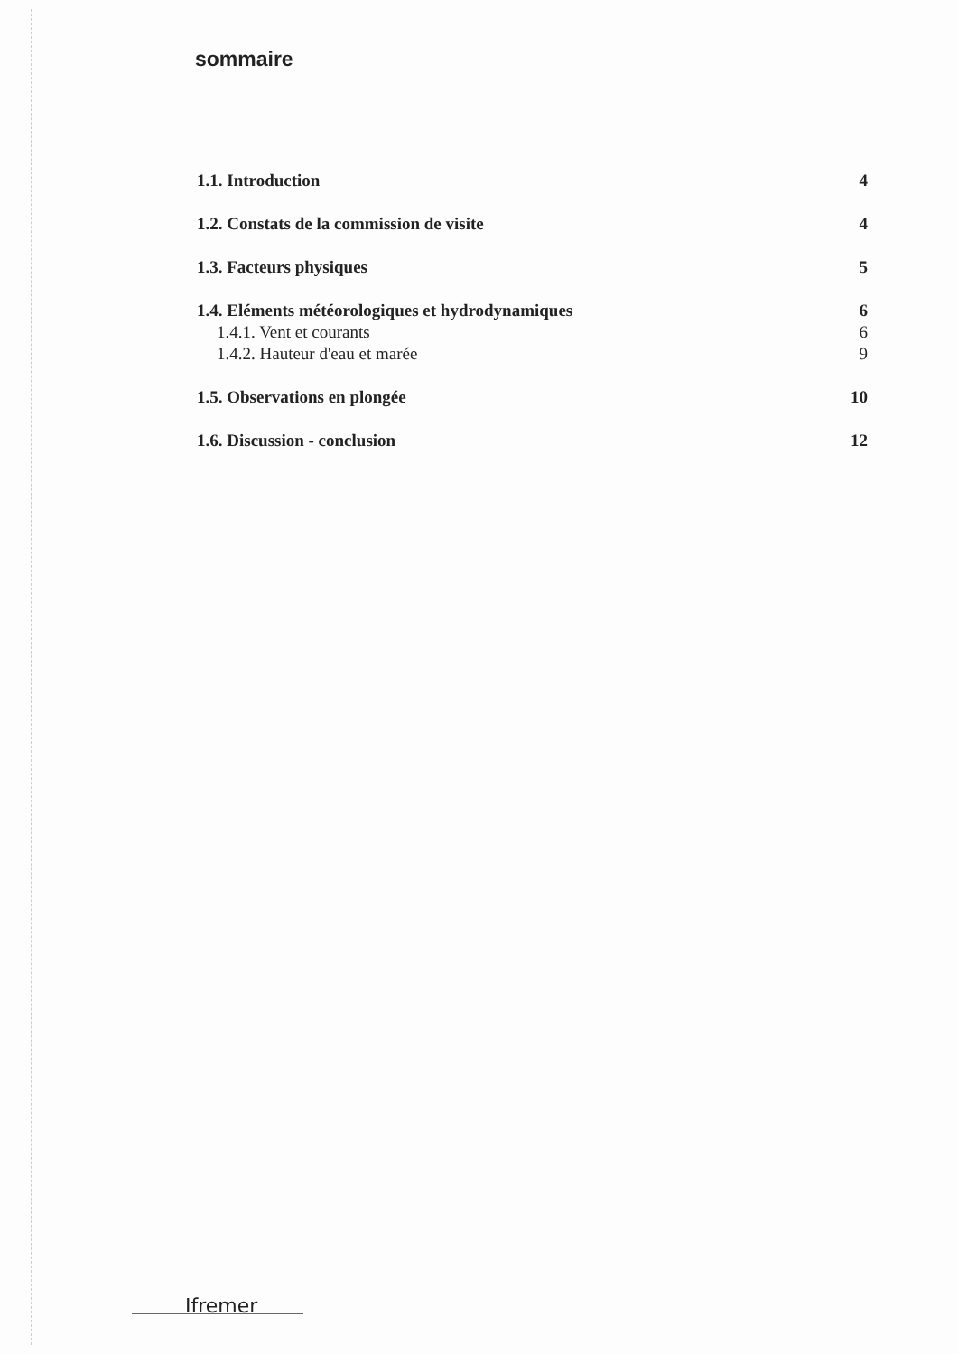sommaire
1.1. Introduction 4
1.2. Constats de la commission de visite 4
1.3. Facteurs physiques 5
1.4. Eléments météorologiques et hydrodynamiques 6
1.4.1. Vent et courants 6
1.4.2. Hauteur d'eau et marée 9
1.5. Observations en plongée 10
1.6. Discussion - conclusion 12
Ifremer